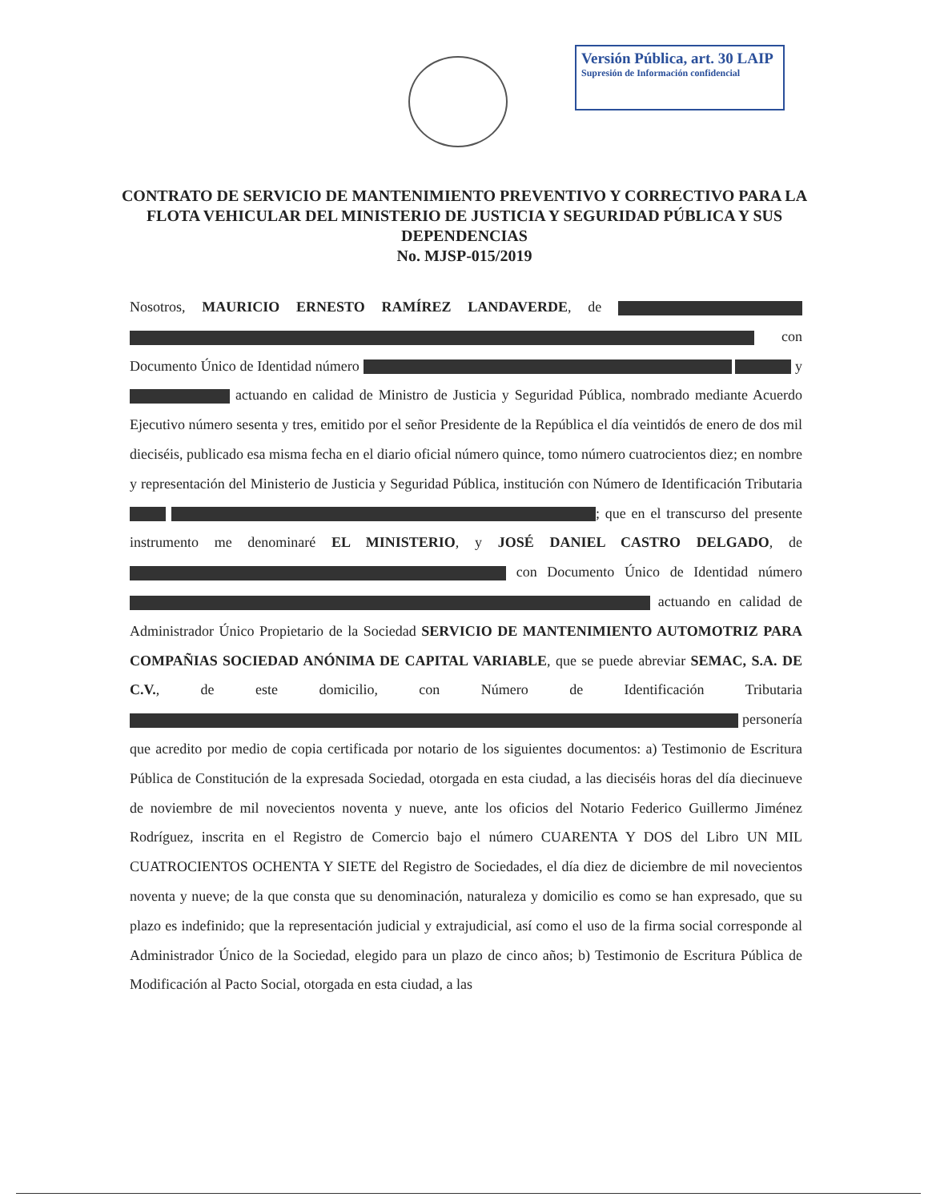Versión Pública, art. 30 LAIP
Supresión de Información confidencial
CONTRATO DE SERVICIO DE MANTENIMIENTO PREVENTIVO Y CORRECTIVO PARA LA FLOTA VEHICULAR DEL MINISTERIO DE JUSTICIA Y SEGURIDAD PÚBLICA Y SUS DEPENDENCIAS
No. MJSP-015/2019
Nosotros, MAURICIO ERNESTO RAMÍREZ LANDAVERDE, de con Documento Único de Identidad número y actuando en calidad de Ministro de Justicia y Seguridad Pública, nombrado mediante Acuerdo Ejecutivo número sesenta y tres, emitido por el señor Presidente de la República el día veintidós de enero de dos mil dieciséis, publicado esa misma fecha en el diario oficial número quince, tomo número cuatrocientos diez; en nombre y representación del Ministerio de Justicia y Seguridad Pública, institución con Número de Identificación Tributaria ; que en el transcurso del presente instrumento me denominaré EL MINISTERIO, y JOSÉ DANIEL CASTRO DELGADO, de con Documento Único de Identidad número actuando en calidad de Administrador Único Propietario de la Sociedad SERVICIO DE MANTENIMIENTO AUTOMOTRIZ PARA COMPAÑIAS SOCIEDAD ANÓNIMA DE CAPITAL VARIABLE, que se puede abreviar SEMAC, S.A. DE C.V., de este domicilio, con Número de Identificación Tributaria personería que acredito por medio de copia certificada por notario de los siguientes documentos: a) Testimonio de Escritura Pública de Constitución de la expresada Sociedad, otorgada en esta ciudad, a las dieciséis horas del día diecinueve de noviembre de mil novecientos noventa y nueve, ante los oficios del Notario Federico Guillermo Jiménez Rodríguez, inscrita en el Registro de Comercio bajo el número CUARENTA Y DOS del Libro UN MIL CUATROCIENTOS OCHENTA Y SIETE del Registro de Sociedades, el día diez de diciembre de mil novecientos noventa y nueve; de la que consta que su denominación, naturaleza y domicilio es como se han expresado, que su plazo es indefinido; que la representación judicial y extrajudicial, así como el uso de la firma social corresponde al Administrador Único de la Sociedad, elegido para un plazo de cinco años; b) Testimonio de Escritura Pública de Modificación al Pacto Social, otorgada en esta ciudad, a las